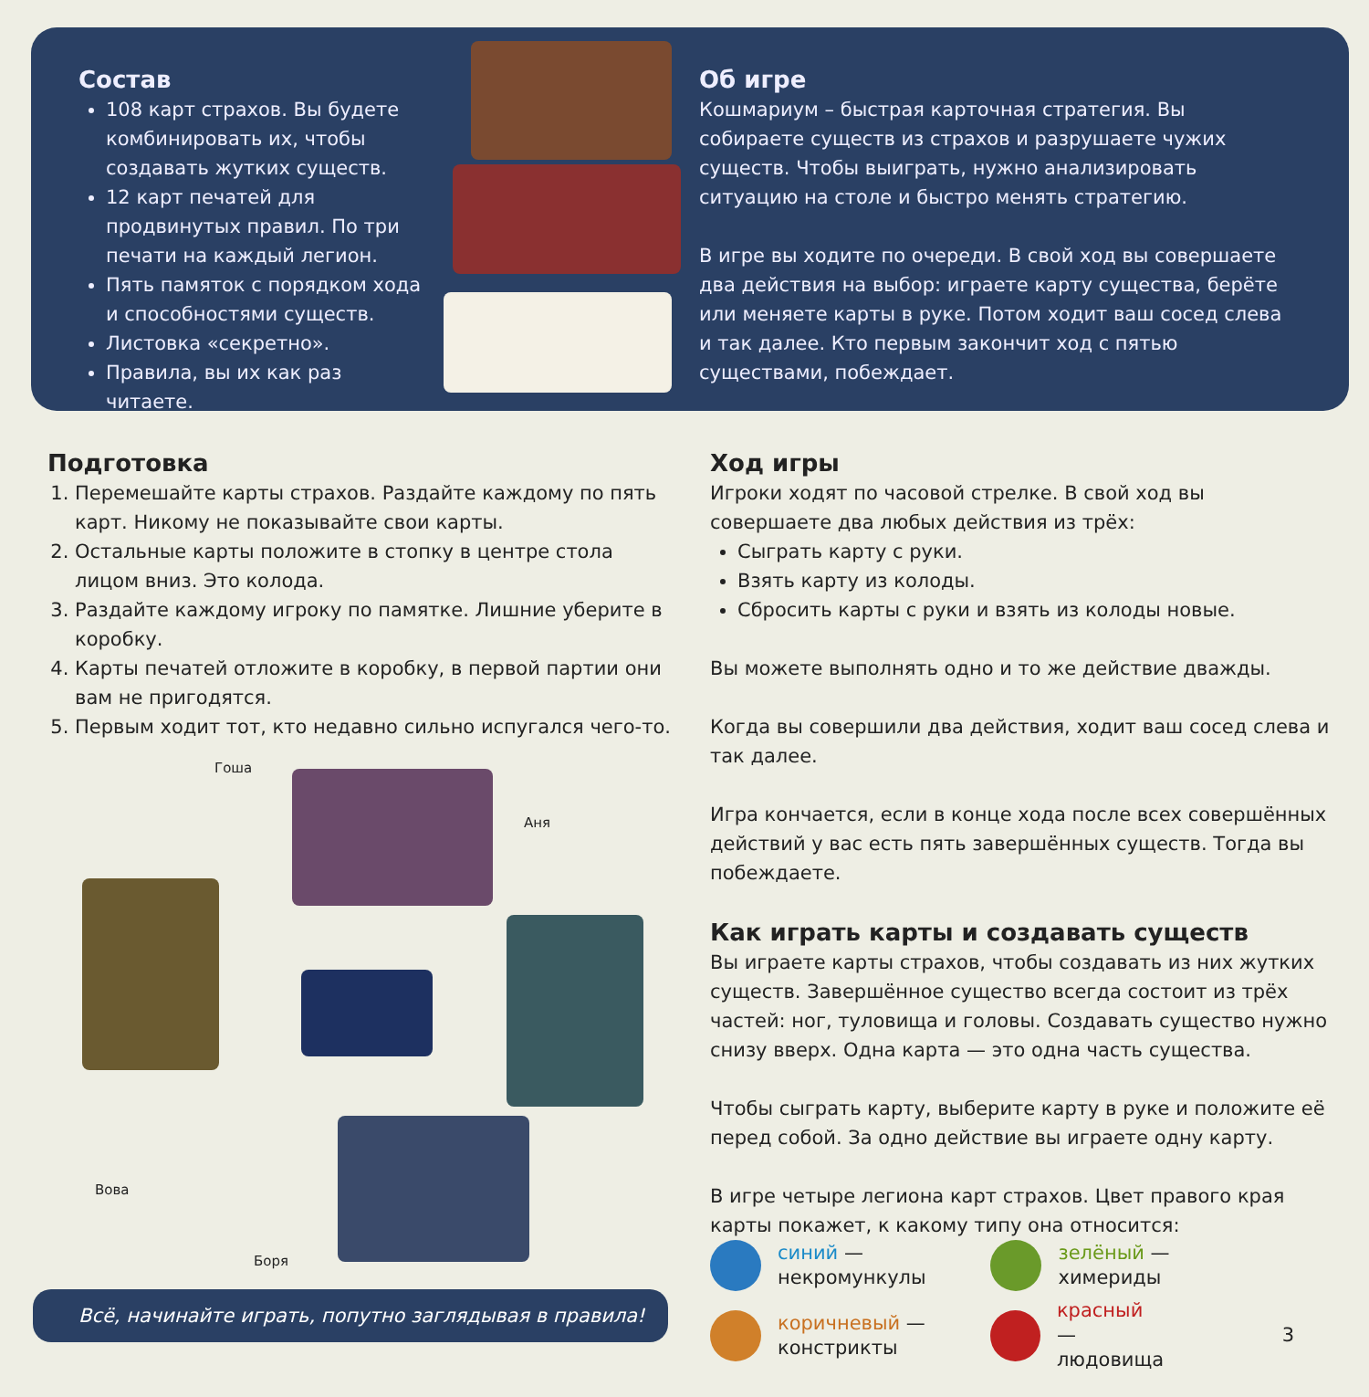Состав
108 карт страхов. Вы будете комбинировать их, чтобы создавать жутких существ.
12 карт печатей для продвинутых правил. По три печати на каждый легион.
Пять памяток с порядком хода и способностями существ.
Листовка «секретно».
Правила, вы их как раз читаете.
Об игре
Кошмариум – быстрая карточная стратегия. Вы собираете существ из страхов и разрушаете чужих существ. Чтобы выиграть, нужно анализировать ситуацию на столе и быстро менять стратегию.
В игре вы ходите по очереди. В свой ход вы совершаете два действия на выбор: играете карту существа, берёте или меняете карты в руке. Потом ходит ваш сосед слева и так далее. Кто первым закончит ход с пятью существами, побеждает.
Подготовка
1. Перемешайте карты страхов. Раздайте каждому по пять карт. Никому не показывайте свои карты.
2. Остальные карты положите в стопку в центре стола лицом вниз. Это колода.
3. Раздайте каждому игроку по памятке. Лишние уберите в коробку.
4. Карты печатей отложите в коробку, в первой партии они вам не пригодятся.
5. Первым ходит тот, кто недавно сильно испугался чего-то.
Гоша
Аня
Вова
Боря
Всё, начинайте играть, попутно заглядывая в правила!
Ход игры
Игроки ходят по часовой стрелке. В свой ход вы совершаете два любых действия из трёх:
Сыграть карту с руки.
Взять карту из колоды.
Сбросить карты с руки и взять из колоды новые.
Вы можете выполнять одно и то же действие дважды.
Когда вы совершили два действия, ходит ваш сосед слева и так далее.
Игра кончается, если в конце хода после всех совершённых действий у вас есть пять завершённых существ. Тогда вы побеждаете.
Как играть карты и создавать существ
Вы играете карты страхов, чтобы создавать из них жутких существ. Завершённое существо всегда состоит из трёх частей: ног, туловища и головы. Создавать существо нужно снизу вверх. Одна карта — это одна часть существа.
Чтобы сыграть карту, выберите карту в руке и положите её перед собой. За одно действие вы играете одну карту.
В игре четыре легиона карт страхов. Цвет правого края карты покажет, к какому типу она относится:
синий —
некромункулы
зелёный —
химериды
коричневый —
констрикты
красный —
людовища 3